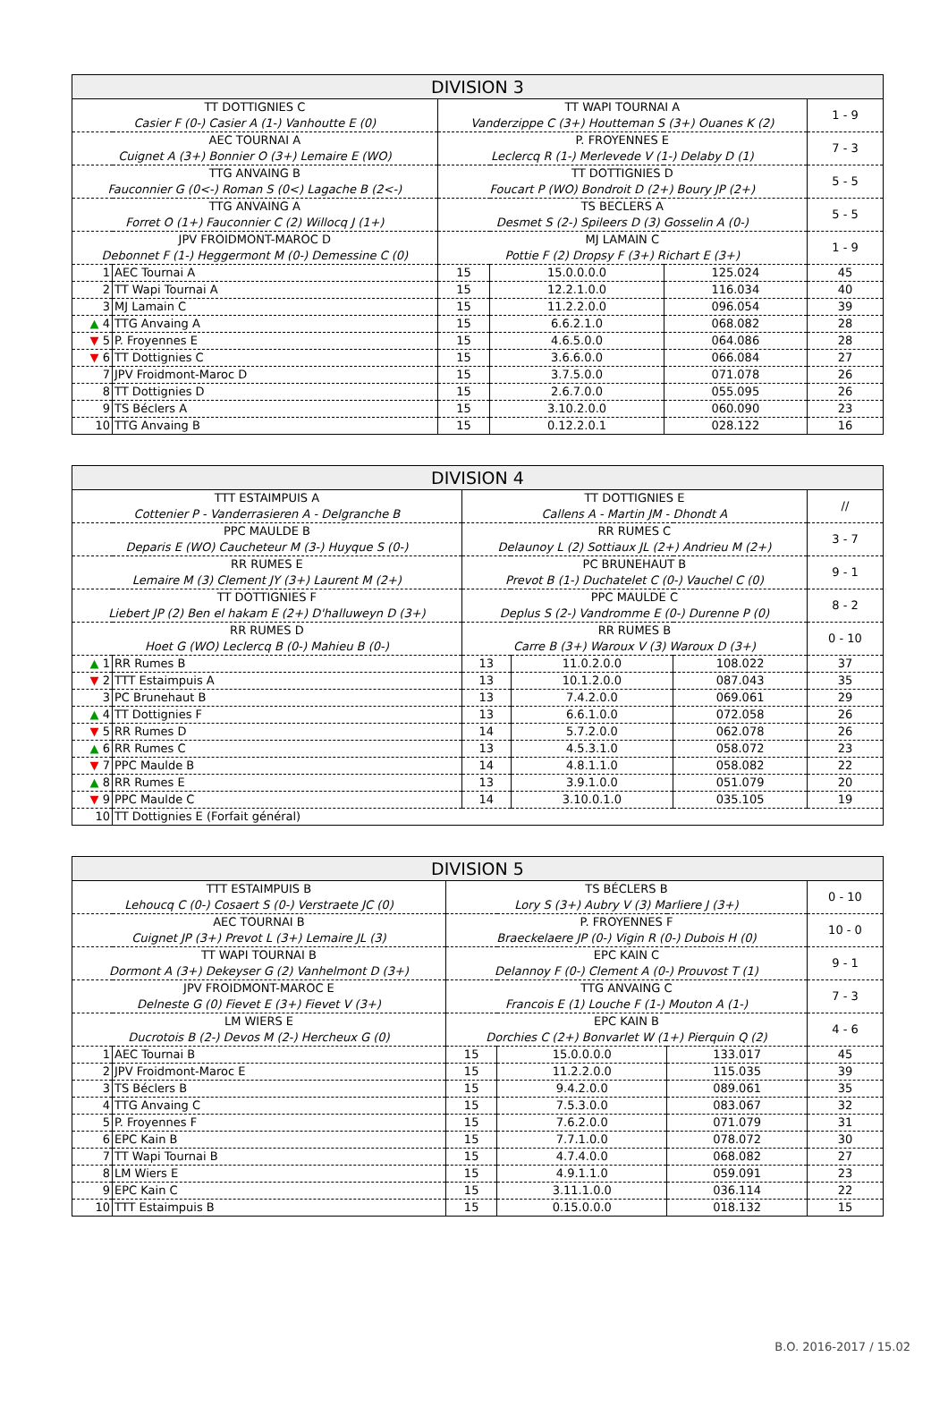| DIVISION 3 | | | | | |
| TT DOTTIGNIES C Casier F (0-) Casier A (1-) Vanhoutte E (0) | | TT WAPI TOURNAI A Vanderzippe C (3+) Houtteman S (3+) Ouanes K (2) | | | 1 - 9 |
| AEC TOURNAI A Cuignet A (3+) Bonnier O (3+) Lemaire E (WO) | | P. FROYENNES E Leclercq R (1-) Merlevede V (1-) Delaby D (1) | | | 7 - 3 |
| TTG ANVAING B Fauconnier G (0<-) Roman S (0<) Lagache B (2<-) | | TT DOTTIGNIES D Foucart P (WO) Bondroit D (2+) Boury JP (2+) | | | 5 - 5 |
| TTG ANVAING A Forret O (1+) Fauconnier C (2) Willocq J (1+) | | TS BECLERS A Desmet S (2-) Spileers D (3) Gosselin A (0-) | | | 5 - 5 |
| JPV FROIDMONT-MAROC D Debonnet F (1-) Heggermont M (0-) Demessine C (0) | | MJ LAMAIN C Pottie F (2) Dropsy F (3+) Richart E (3+) | | | 1 - 9 |
| 1 | AEC Tournai A | 15 | 15.0.0.0.0 | 125.024 | 45 |
| 2 | TT Wapi Tournai A | 15 | 12.2.1.0.0 | 116.034 | 40 |
| 3 | MJ Lamain C | 15 | 11.2.2.0.0 | 096.054 | 39 |
| ▲ 4 | TTG Anvaing A | 15 | 6.6.2.1.0 | 068.082 | 28 |
| ▼ 5 | P. Froyennes E | 15 | 4.6.5.0.0 | 064.086 | 28 |
| ▼ 6 | TT Dottignies C | 15 | 3.6.6.0.0 | 066.084 | 27 |
| 7 | JPV Froidmont-Maroc D | 15 | 3.7.5.0.0 | 071.078 | 26 |
| 8 | TT Dottignies D | 15 | 2.6.7.0.0 | 055.095 | 26 |
| 9 | TS Béclers A | 15 | 3.10.2.0.0 | 060.090 | 23 |
| 10 | TTG Anvaing B | 15 | 0.12.2.0.1 | 028.122 | 16 |
| DIVISION 4 | | | | | |
| TTT ESTAIMPUIS A Cottenier P - Vanderrasieren A - Delgranche B | | TT DOTTIGNIES E Callens A - Martin JM - Dhondt A | | | // |
| PPC MAULDE B Deparis E (WO) Caucheteur M (3-) Huyque S (0-) | | RR RUMES C Delaunoy L (2) Sottiaux JL (2+) Andrieu M (2+) | | | 3 - 7 |
| RR RUMES E Lemaire M (3) Clement JY (3+) Laurent M (2+) | | PC BRUNEHAUT B Prevot B (1-) Duchatelet C (0-) Vauchel C (0) | | | 9 - 1 |
| TT DOTTIGNIES F Liebert JP (2) Ben el hakam E (2+) D'halluweyn D (3+) | | PPC MAULDE C Deplus S (2-) Vandromme E (0-) Durenne P (0) | | | 8 - 2 |
| RR RUMES D Hoet G (WO) Leclercq B (0-) Mahieu B (0-) | | RR RUMES B Carre B (3+) Waroux V (3) Waroux D (3+) | | | 0 - 10 |
| ▲ 1 | RR Rumes B | 13 | 11.0.2.0.0 | 108.022 | 37 |
| ▼ 2 | TTT Estaimpuis A | 13 | 10.1.2.0.0 | 087.043 | 35 |
| 3 | PC Brunehaut B | 13 | 7.4.2.0.0 | 069.061 | 29 |
| ▲ 4 | TT Dottignies F | 13 | 6.6.1.0.0 | 072.058 | 26 |
| ▼ 5 | RR Rumes D | 14 | 5.7.2.0.0 | 062.078 | 26 |
| ▲ 6 | RR Rumes C | 13 | 4.5.3.1.0 | 058.072 | 23 |
| ▼ 7 | PPC Maulde B | 14 | 4.8.1.1.0 | 058.082 | 22 |
| ▲ 8 | RR Rumes E | 13 | 3.9.1.0.0 | 051.079 | 20 |
| ▼ 9 | PPC Maulde C | 14 | 3.10.0.1.0 | 035.105 | 19 |
| 10 | TT Dottignies E (Forfait général) | | | | |
| DIVISION 5 | | | | | |
| TTT ESTAIMPUIS B Lehoucq C (0-) Cosaert S (0-) Verstraete JC (0) | | TS BÉCLERS B Lory S (3+) Aubry V (3) Marliere J (3+) | | | 0 - 10 |
| AEC TOURNAI B Cuignet JP (3+) Prevot L (3+) Lemaire JL (3) | | P. FROYENNES F Braeckelaere JP (0-) Vigin R (0-) Dubois H (0) | | | 10 - 0 |
| TT WAPI TOURNAI B Dormont A (3+) Dekeyser G (2) Vanhelmont D (3+) | | EPC KAIN C Delannoy F (0-) Clement A (0-) Prouvost T (1) | | | 9 - 1 |
| JPV FROIDMONT-MAROC E Delneste G (0) Fievet E (3+) Fievet V (3+) | | TTG ANVAING C Francois E (1) Louche F (1-) Mouton A (1-) | | | 7 - 3 |
| LM WIERS E Ducrotois B (2-) Devos M (2-) Hercheux G (0) | | EPC KAIN B Dorchies C (2+) Bonvarlet W (1+) Pierquin Q (2) | | | 4 - 6 |
| 1 | AEC Tournai B | 15 | 15.0.0.0.0 | 133.017 | 45 |
| 2 | JPV Froidmont-Maroc E | 15 | 11.2.2.0.0 | 115.035 | 39 |
| 3 | TS Béclers B | 15 | 9.4.2.0.0 | 089.061 | 35 |
| 4 | TTG Anvaing C | 15 | 7.5.3.0.0 | 083.067 | 32 |
| 5 | P. Froyennes F | 15 | 7.6.2.0.0 | 071.079 | 31 |
| 6 | EPC Kain B | 15 | 7.7.1.0.0 | 078.072 | 30 |
| 7 | TT Wapi Tournai B | 15 | 4.7.4.0.0 | 068.082 | 27 |
| 8 | LM Wiers E | 15 | 4.9.1.1.0 | 059.091 | 23 |
| 9 | EPC Kain C | 15 | 3.11.1.0.0 | 036.114 | 22 |
| 10 | TTT Estaimpuis B | 15 | 0.15.0.0.0 | 018.132 | 15 |
B.O. 2016-2017 / 15.02